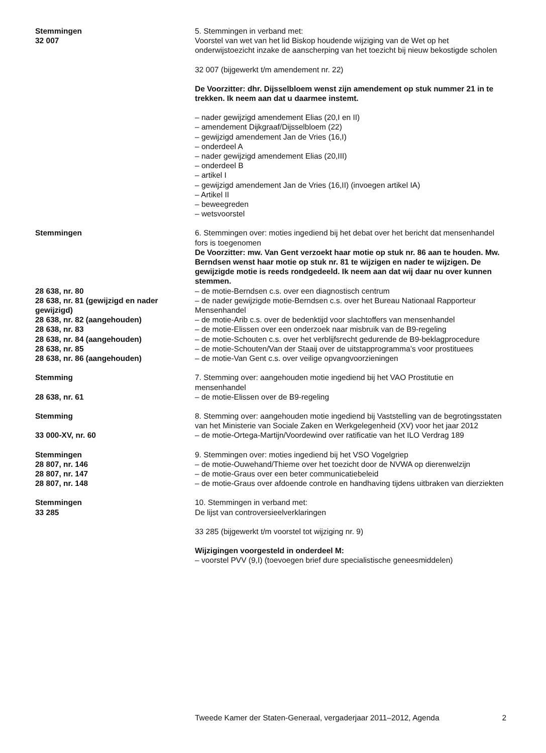Stemmingen
32 007
5. Stemmingen in verband met:
Voorstel van wet van het lid Biskop houdende wijziging van de Wet op het onderwijstoezicht inzake de aanscherping van het toezicht bij nieuw bekostigde scholen
32 007 (bijgewerkt t/m amendement nr. 22)
De Voorzitter: dhr. Dijsselbloem wenst zijn amendement op stuk nummer 21 in te trekken. Ik neem aan dat u daarmee instemt.
– nader gewijzigd amendement Elias (20,I en II)
– amendement Dijkgraaf/Dijsselbloem (22)
– gewijzigd amendement Jan de Vries (16,I)
– onderdeel A
– nader gewijzigd amendement Elias (20,III)
– onderdeel B
– artikel I
– gewijzigd amendement Jan de Vries (16,II) (invoegen artikel IA)
– Artikel II
– beweegreden
– wetsvoorstel
Stemmingen 6. Stemmingen over: moties ingediend bij het debat over het bericht dat mensenhandel fors is toegenomen
De Voorzitter: mw. Van Gent verzoekt haar motie op stuk nr. 86 aan te houden. Mw. Berndsen wenst haar motie op stuk nr. 81 te wijzigen en nader te wijzigen. De gewijzigde motie is reeds rondgedeeld. Ik neem aan dat wij daar nu over kunnen stemmen.
28 638, nr. 80 – de motie-Berndsen c.s. over een diagnostisch centrum
28 638, nr. 81 (gewijzigd en nader gewijzigd)
– de nader gewijzigde motie-Berndsen c.s. over het Bureau Nationaal Rapporteur Mensenhandel
28 638, nr. 82 (aangehouden) – de motie-Arib c.s. over de bedenktijd voor slachtoffers van mensenhandel
28 638, nr. 83 – de motie-Elissen over een onderzoek naar misbruik van de B9-regeling
28 638, nr. 84 (aangehouden) – de motie-Schouten c.s. over het verblijfsrecht gedurende de B9-beklagprocedure
28 638, nr. 85 – de motie-Schouten/Van der Staaij over de uitstapprogramma’s voor prostituees
28 638, nr. 86 (aangehouden) – de motie-Van Gent c.s. over veilige opvangvoorzieningen
Stemming 7. Stemming over: aangehouden motie ingediend bij het VAO Prostitutie en mensenhandel
28 638, nr. 61 – de motie-Elissen over de B9-regeling
Stemming 8. Stemming over: aangehouden motie ingediend bij Vaststelling van de begrotingsstaten van het Ministerie van Sociale Zaken en Werkgelegenheid (XV) voor het jaar 2012
33 000-XV, nr. 60 – de motie-Ortega-Martijn/Voordewind over ratificatie van het ILO Verdrag 189
Stemmingen 9. Stemmingen over: moties ingediend bij het VSO Vogelgriep
28 807, nr. 146 – de motie-Ouwehand/Thieme over het toezicht door de NVWA op dierenwelzijn
28 807, nr. 147 – de motie-Graus over een beter communicatiebeleid
28 807, nr. 148 – de motie-Graus over afdoende controle en handhaving tijdens uitbraken van dierziekten
Stemmingen
33 285
10. Stemmingen in verband met:
De lijst van controversieelverklaringen
33 285 (bijgewerkt t/m voorstel tot wijziging nr. 9)
Wijzigingen voorgesteld in onderdeel M:
– voorstel PVV (9,I) (toevoegen brief dure specialistische geneesmiddelen)
Tweede Kamer der Staten-Generaal, vergaderjaar 2011–2012, Agenda 2